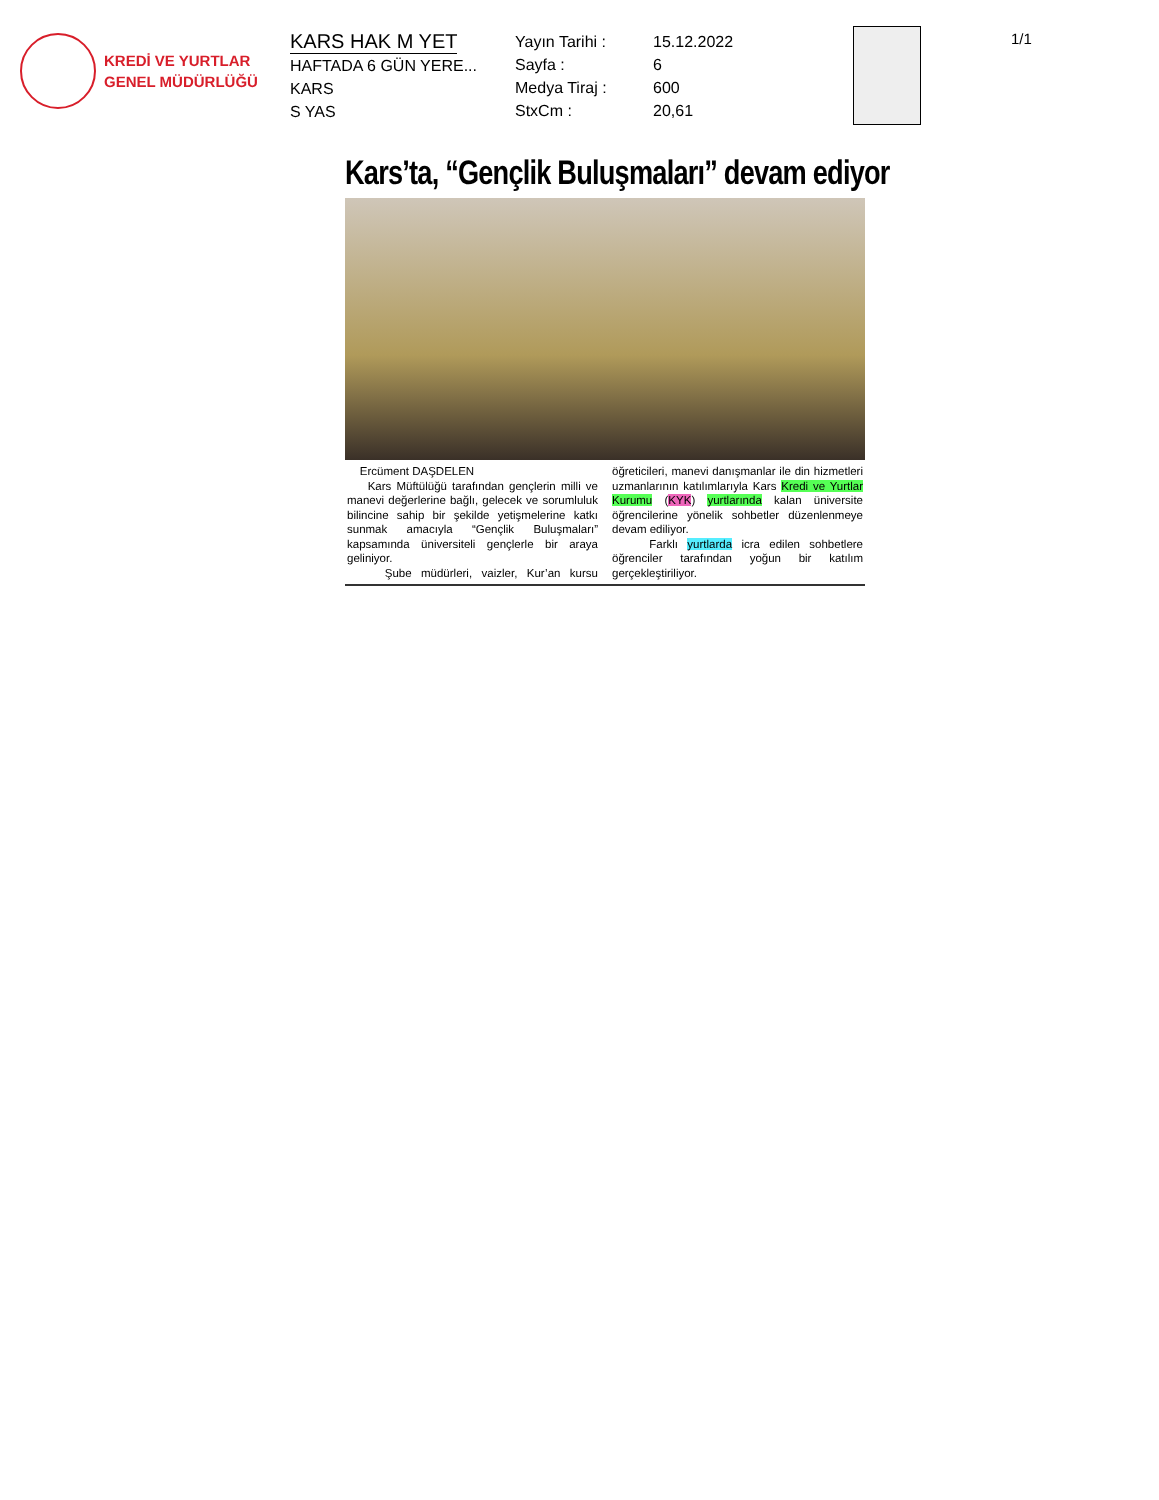KREDİ VE YURTLAR
GENEL MÜDÜRLÜĞÜ
KARS HAK M YET
HAFTADA 6 GÜN YERE...
KARS
S YAS
Yayın Tarihi :
Sayfa :
Medya Tiraj :
StxCm :
15.12.2022
6
600
20,61
1/1
Kars’ta, “Gençlik Buluşmaları” devam ediyor
Ercüment DAŞDELEN
Kars Müftülüğü tarafından gençlerin milli ve manevi değerlerine bağlı, gelecek ve sorumluluk bilincine sahip bir şekilde yetişmelerine katkı sunmak amacıyla “Gençlik Buluşmaları” kapsamında üniversiteli gençlerle bir araya geliniyor.
Şube müdürleri, vaizler, Kur’an kursu öğreticileri, manevi danışmanlar ile din hizmetleri uzmanlarının katılımlarıyla Kars Kredi ve Yurtlar Kurumu (KYK) yurtlarında kalan üniversite öğrencilerine yönelik sohbetler düzenlenmeye devam ediliyor.
Farklı yurtlarda icra edilen sohbetlere öğrenciler tarafından yoğun bir katılım gerçekleştiriliyor.